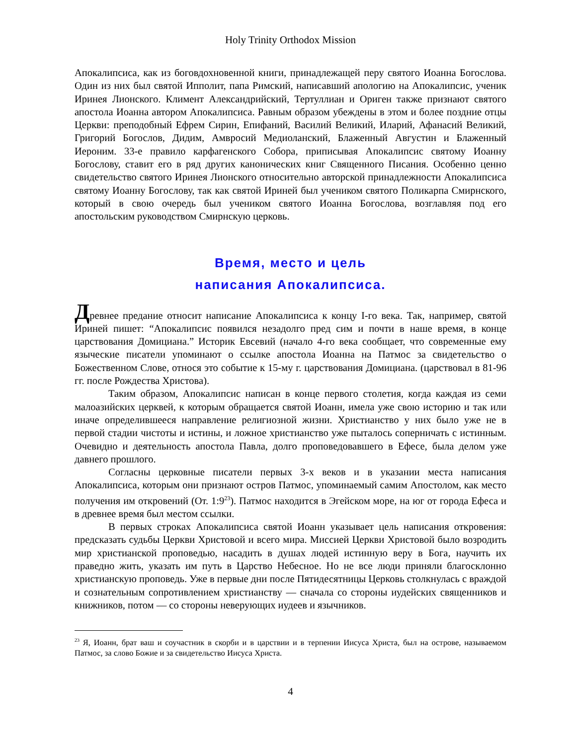Holy Trinity Orthodox Mission
Апокалипсиса, как из боговдохновенной книги, принадлежащей перу святого Иоанна Богослова. Один из них был святой Ипполит, папа Римский, написавший апологию на Апокалипсис, ученик Иринея Лионского. Климент Александрийский, Тертуллиан и Ориген также признают святого апостола Иоанна автором Апокалипсиса. Равным образом убеждены в этом и более поздние отцы Церкви: преподобный Ефрем Сирин, Епифаний, Василий Великий, Иларий, Афанасий Великий, Григорий Богослов, Дидим, Амвросий Медиоланский, Блаженный Августин и Блаженный Иероним. 33-е правило карфагенского Собора, приписывая Апокалипсис святому Иоанну Богослову, ставит его в ряд других канонических книг Священного Писания. Особенно ценно свидетельство святого Иринея Лионского относительно авторской принадлежности Апокалипсиса святому Иоанну Богослову, так как святой Ириней был учеником святого Поликарпа Смирнского, который в свою очередь был учеником святого Иоанна Богослова, возглавляя под его апостольским руководством Смирнскую церковь.
Время, место и цель
написания Апокалипсиса.
Древнее предание относит написание Апокалипсиса к концу I-го века. Так, например, святой Ириней пишет: “Апокалипсис появился незадолго пред сим и почти в наше время, в конце царствования Домициана.” Историк Евсевий (начало 4-го века сообщает, что современные ему языческие писатели упоминают о ссылке апостола Иоанна на Патмос за свидетельство о Божественном Слове, относя это событие к 15-му г. царствования Домициана. (царствовал в 81-96 гг. после Рождества Христова).
Таким образом, Апокалипсис написан в конце первого столетия, когда каждая из семи малоазийских церквей, к которым обращается святой Иоанн, имела уже свою историю и так или иначе определившееся направление религиозной жизни. Христианство у них было уже не в первой стадии чистоты и истины, и ложное христианство уже пыталось соперничать с истинным. Очевидно и деятельность апостола Павла, долго проповедовавшего в Ефесе, была делом уже давнего прошлого.
Согласны церковные писатели первых 3-х веков и в указании места написания Апокалипсиса, которым они признают остров Патмос, упоминаемый самим Апостолом, как место получения им откровений (От. 1:9<sup>23</sup>). Патмос находится в Эгейском море, на юг от города Ефеса и в древнее время был местом ссылки.
В первых строках Апокалипсиса святой Иоанн указывает цель написания откровения: предсказать судьбы Церкви Христовой и всего мира. Миссией Церкви Христовой было возродить мир христианской проповедью, насадить в душах людей истинную веру в Бога, научить их праведно жить, указать им путь в Царство Небесное. Но не все люди приняли благосклонно христианскую проповедь. Уже в первые дни после Пятидесятницы Церковь столкнулась с враждой и сознательным сопротивлением христианству — сначала со стороны иудейских священников и книжников, потом — со стороны неверующих иудеев и язычников.
<sup>23</sup> Я, Иоанн, брат ваш и соучастник в скорби и в царствии и в терпении Иисуса Христа, был на острове, называемом Патмос, за слово Божие и за свидетельство Иисуса Христа.
4